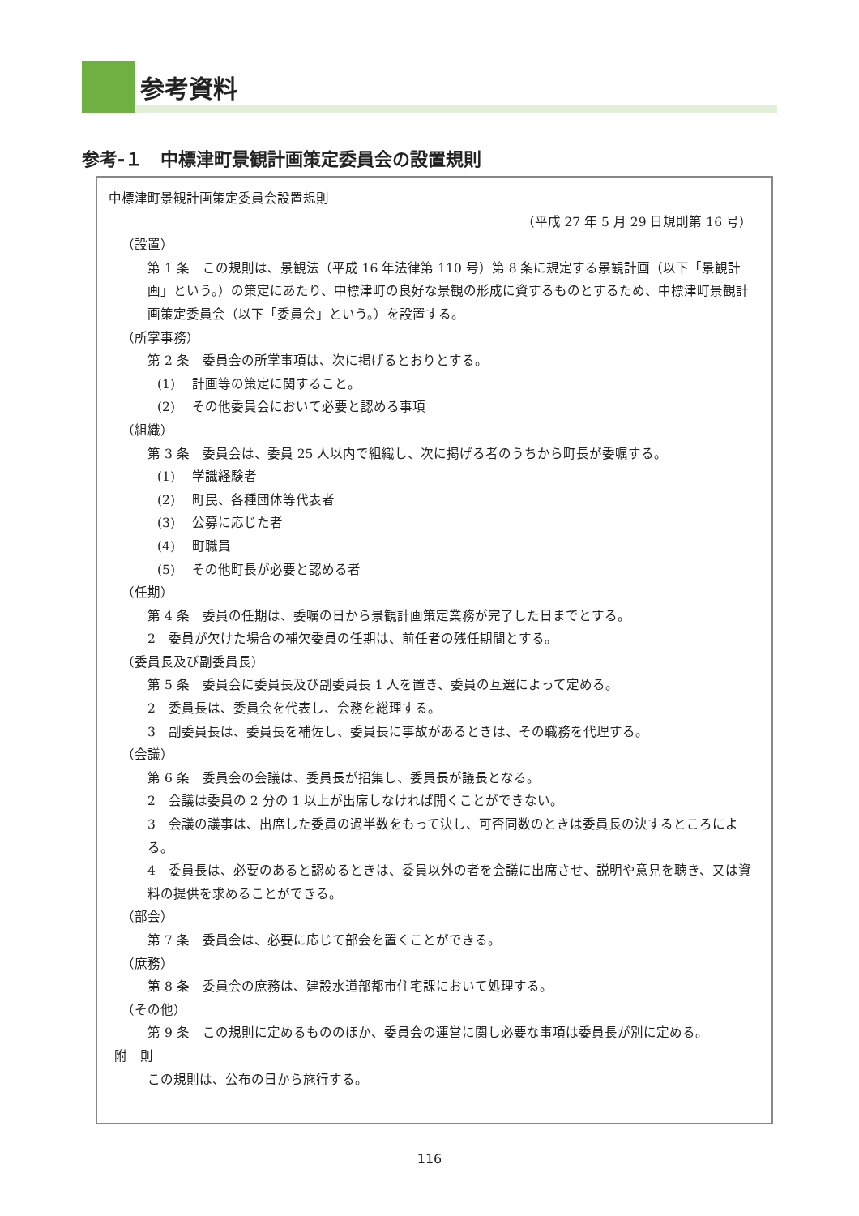参考資料
参考-１　中標津町景観計画策定委員会の設置規則
中標津町景観計画策定委員会設置規則
（平成 27 年 5 月 29 日規則第 16 号）
（設置）
第 1 条　この規則は、景観法（平成 16 年法律第 110 号）第 8 条に規定する景観計画（以下「景観計画」という。）の策定にあたり、中標津町の良好な景観の形成に資するものとするため、中標津町景観計画策定委員会（以下「委員会」という。）を設置する。
（所掌事務）
第 2 条　委員会の所掌事項は、次に掲げるとおりとする。
(1)　 計画等の策定に関すること。
(2)　 その他委員会において必要と認める事項
（組織）
第 3 条　委員会は、委員 25 人以内で組織し、次に掲げる者のうちから町長が委嘱する。
(1)　 学識経験者
(2)　 町民、各種団体等代表者
(3)　 公募に応じた者
(4)　 町職員
(5)　 その他町長が必要と認める者
（任期）
第 4 条　委員の任期は、委嘱の日から景観計画策定業務が完了した日までとする。
2　委員が欠けた場合の補欠委員の任期は、前任者の残任期間とする。
（委員長及び副委員長）
第 5 条　委員会に委員長及び副委員長 1 人を置き、委員の互選によって定める。
2　委員長は、委員会を代表し、会務を総理する。
3　副委員長は、委員長を補佐し、委員長に事故があるときは、その職務を代理する。
（会議）
第 6 条　委員会の会議は、委員長が招集し、委員長が議長となる。
2　会議は委員の 2 分の 1 以上が出席しなければ開くことができない。
3　会議の議事は、出席した委員の過半数をもって決し、可否同数のときは委員長の決するところによる。
4　委員長は、必要のあると認めるときは、委員以外の者を会議に出席させ、説明や意見を聴き、又は資料の提供を求めることができる。
（部会）
第 7 条　委員会は、必要に応じて部会を置くことができる。
（庶務）
第 8 条　委員会の庶務は、建設水道部都市住宅課において処理する。
（その他）
第 9 条　この規則に定めるもののほか、委員会の運営に関し必要な事項は委員長が別に定める。
附　則
この規則は、公布の日から施行する。
116